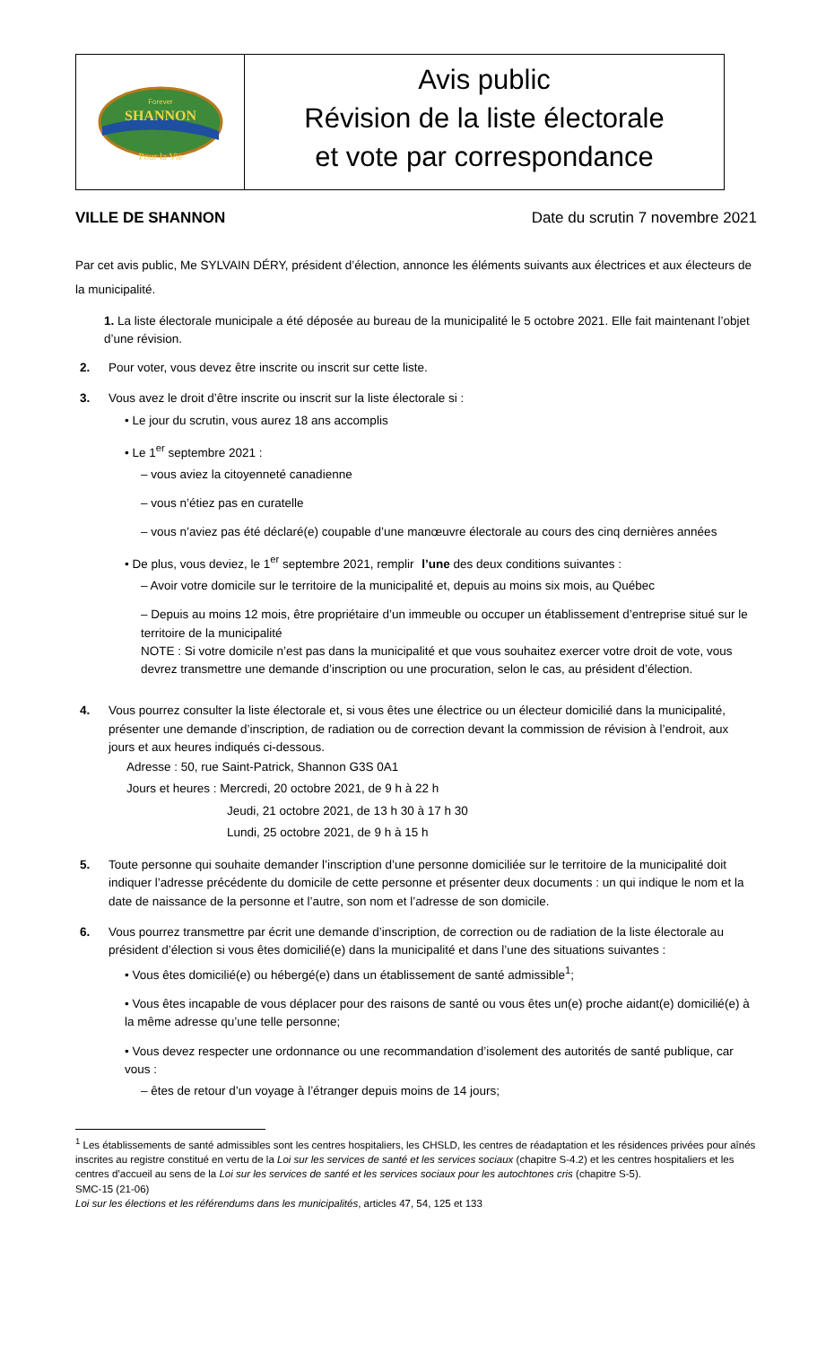SHANNON
Pour la Vie
Forever
Avis public
Révision de la liste électorale
et vote par correspondance
VILLE DE SHANNON Date du scrutin 7 novembre 2021
Par cet avis public, Me SYLVAIN DÉRY, président d’élection, annonce les éléments suivants aux électrices et aux électeurs de la municipalité.
1. La liste électorale municipale a été déposée au bureau de la municipalité le 5 octobre 2021. Elle fait maintenant l’objet d’une révision.
2. Pour voter, vous devez être inscrite ou inscrit sur cette liste.
3. Vous avez le droit d’être inscrite ou inscrit sur la liste électorale si :
• Le jour du scrutin, vous aurez 18 ans accomplis
• Le 1<sup>er</sup> septembre 2021 :
– vous aviez la citoyenneté canadienne
– vous n’étiez pas en curatelle
– vous n’aviez pas été déclaré(e) coupable d’une manœuvre électorale au cours des cinq dernières années
• De plus, vous deviez, le 1<sup>er</sup> septembre 2021, remplir l’une des deux conditions suivantes :
– Avoir votre domicile sur le territoire de la municipalité et, depuis au moins six mois, au Québec
– Depuis au moins 12 mois, être propriétaire d’un immeuble ou occuper un établissement d’entreprise situé sur le territoire de la municipalité
NOTE : Si votre domicile n’est pas dans la municipalité et que vous souhaitez exercer votre droit de vote, vous devrez transmettre une demande d’inscription ou une procuration, selon le cas, au président d’élection.
4. Vous pourrez consulter la liste électorale et, si vous êtes une électrice ou un électeur domicilié dans la municipalité, présenter une demande d’inscription, de radiation ou de correction devant la commission de révision à l’endroit, aux jours et aux heures indiqués ci-dessous.
Adresse : 50, rue Saint-Patrick, Shannon G3S 0A1
Jours et heures : Mercredi, 20 octobre 2021, de 9 h à 22 h
Jeudi, 21 octobre 2021, de 13 h 30 à 17 h 30
Lundi, 25 octobre 2021, de 9 h à 15 h
5. Toute personne qui souhaite demander l’inscription d’une personne domiciliée sur le territoire de la municipalité doit indiquer l’adresse précédente du domicile de cette personne et présenter deux documents : un qui indique le nom et la date de naissance de la personne et l’autre, son nom et l’adresse de son domicile.
6. Vous pourrez transmettre par écrit une demande d’inscription, de correction ou de radiation de la liste électorale au président d’élection si vous êtes domicilié(e) dans la municipalité et dans l’une des situations suivantes :
• Vous êtes domicilié(e) ou hébergé(e) dans un établissement de santé admissible<sup>1</sup>;
• Vous êtes incapable de vous déplacer pour des raisons de santé ou vous êtes un(e) proche aidant(e) domicilié(e) à la même adresse qu’une telle personne;
• Vous devez respecter une ordonnance ou une recommandation d’isolement des autorités de santé publique, car vous :
– êtes de retour d’un voyage à l’étranger depuis moins de 14 jours;
<sup>1</sup> Les établissements de santé admissibles sont les centres hospitaliers, les CHSLD, les centres de réadaptation et les résidences privées pour aînés inscrites au registre constitué en vertu de la Loi sur les services de santé et les services sociaux (chapitre S-4.2) et les centres hospitaliers et les centres d’accueil au sens de la Loi sur les services de santé et les services sociaux pour les autochtones cris (chapitre S-5).
SMC-15 (21-06)
Loi sur les élections et les référendums dans les municipalités, articles 47, 54, 125 et 133